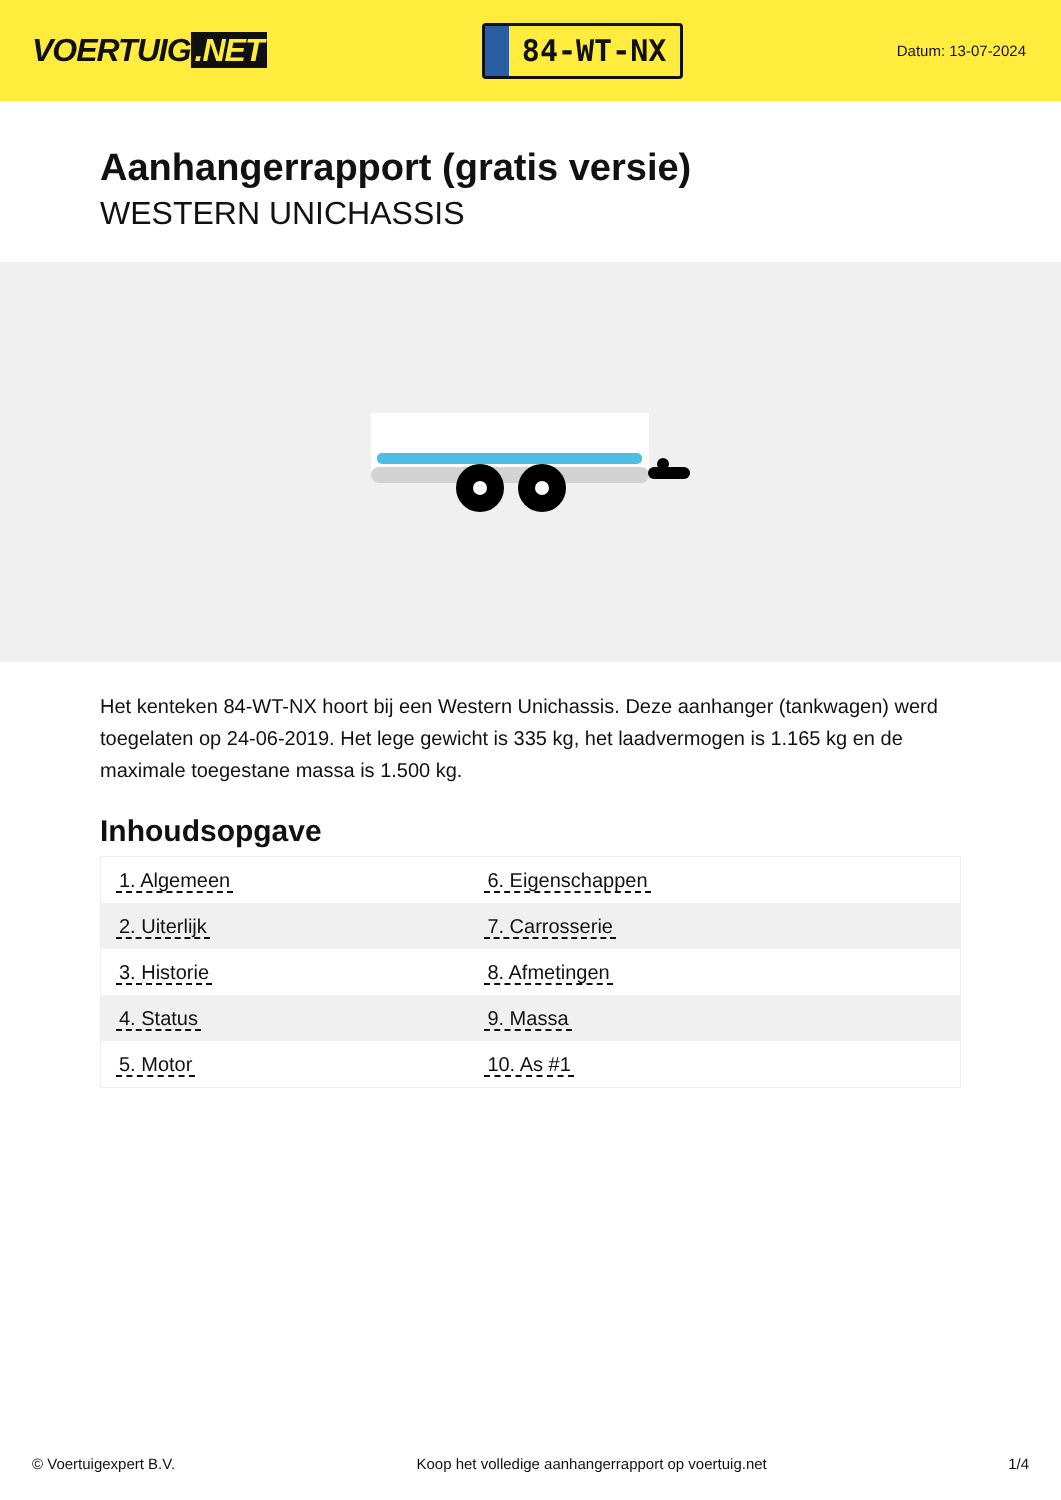VOERTUIG.NET
84-WT-NX
Datum: 13-07-2024
Aanhangerrapport (gratis versie)
WESTERN UNICHASSIS
Het kenteken 84-WT-NX hoort bij een Western Unichassis. Deze aanhanger (tankwagen) werd toegelaten op 24-06-2019. Het lege gewicht is 335 kg, het laadvermogen is 1.165 kg en de maximale toegestane massa is 1.500 kg.
Inhoudsopgave
| 1. Algemeen | 6. Eigenschappen |
| 2. Uiterlijk | 7. Carrosserie |
| 3. Historie | 8. Afmetingen |
| 4. Status | 9. Massa |
| 5. Motor | 10. As #1 |
© Voertuigexpert B.V. Koop het volledige aanhangerrapport op voertuig.net 1/4